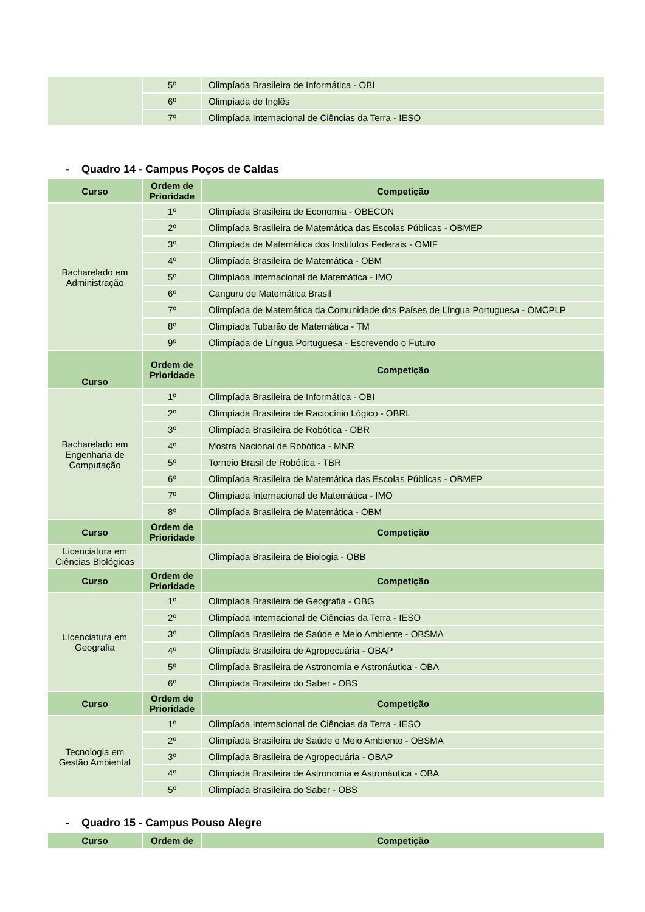| | 5º | Olimpíada Brasileira de Informática - OBI |
| | 6º | Olimpíada de Inglês |
| | 7º | Olimpíada Internacional de Ciências da Terra - IESO |
- Quadro 14 - Campus Poços de Caldas
| Curso | Ordem de Prioridade | Competição |
| --- | --- | --- |
| Bacharelado em Administração | 1º | Olimpíada Brasileira de Economia - OBECON |
| | 2º | Olimpíada Brasileira de Matemática das Escolas Públicas - OBMEP |
| | 3º | Olimpíada de Matemática dos Institutos Federais - OMIF |
| | 4º | Olimpíada Brasileira de Matemática - OBM |
| | 5º | Olimpíada Internacional de Matemática - IMO |
| | 6º | Canguru de Matemática Brasil |
| | 7º | Olimpíada de Matemática da Comunidade dos Países de Língua Portuguesa - OMCPLP |
| | 8º | Olimpíada Tubarão de Matemática - TM |
| | 9º | Olimpíada de Língua Portuguesa - Escrevendo o Futuro |
| Curso | Ordem de Prioridade | Competição |
| Bacharelado em Engenharia de Computação | 1º | Olimpíada Brasileira de Informática - OBI |
| | 2º | Olimpíada Brasileira de Raciocínio Lógico - OBRL |
| | 3º | Olimpíada Brasileira de Robótica - OBR |
| | 4º | Mostra Nacional de Robótica - MNR |
| | 5º | Torneio Brasil de Robótica - TBR |
| | 6º | Olimpíada Brasileira de Matemática das Escolas Públicas - OBMEP |
| | 7º | Olimpíada Internacional de Matemática - IMO |
| | 8º | Olimpíada Brasileira de Matemática - OBM |
| Curso | Ordem de Prioridade | Competição |
| Licenciatura em Ciências Biológicas | | Olimpíada Brasileira de Biologia - OBB |
| Curso | Ordem de Prioridade | Competição |
| Licenciatura em Geografia | 1º | Olimpíada Brasileira de Geografia - OBG |
| | 2º | Olimpíada Internacional de Ciências da Terra - IESO |
| | 3º | Olimpíada Brasileira de Saúde e Meio Ambiente - OBSMA |
| | 4º | Olimpíada Brasileira de Agropecuária - OBAP |
| | 5º | Olimpíada Brasileira de Astronomia e Astronáutica - OBA |
| | 6º | Olimpíada Brasileira do Saber - OBS |
| Curso | Ordem de Prioridade | Competição |
| Tecnologia em Gestão Ambiental | 1º | Olimpíada Internacional de Ciências da Terra - IESO |
| | 2º | Olimpíada Brasileira de Saúde e Meio Ambiente - OBSMA |
| | 3º | Olimpíada Brasileira de Agropecuária - OBAP |
| | 4º | Olimpíada Brasileira de Astronomia e Astronáutica - OBA |
| | 5º | Olimpíada Brasileira do Saber - OBS |
- Quadro 15 - Campus Pouso Alegre
| Curso | Ordem de | Competição |
| --- | --- | --- |